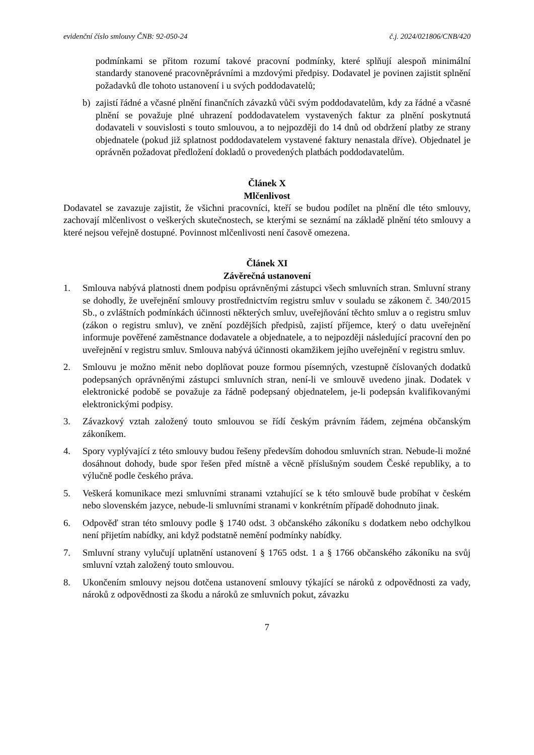evidenční číslo smlouvy ČNB: 92-050-24 č.j. 2024/021806/CNB/420
podmínkami se přitom rozumí takové pracovní podmínky, které splňují alespoň minimální standardy stanovené pracovněprávními a mzdovými předpisy. Dodavatel je povinen zajistit splnění požadavků dle tohoto ustanovení i u svých poddodavatelů;
b) zajistí řádné a včasné plnění finančních závazků vůči svým poddodavatelům, kdy za řádné a včasné plnění se považuje plné uhrazení poddodavatelem vystavených faktur za plnění poskytnutá dodavateli v souvislosti s touto smlouvou, a to nejpozději do 14 dnů od obdržení platby ze strany objednatele (pokud již splatnost poddodavatelem vystavené faktury nenastala dříve). Objednatel je oprávněn požadovat předložení dokladů o provedených platbách poddodavatelům.
Článek X
Mlčenlivost
Dodavatel se zavazuje zajistit, že všichni pracovníci, kteří se budou podílet na plnění dle této smlouvy, zachovají mlčenlivost o veškerých skutečnostech, se kterými se seznámí na základě plnění této smlouvy a které nejsou veřejně dostupné. Povinnost mlčenlivosti není časově omezena.
Článek XI
Závěrečná ustanovení
1. Smlouva nabývá platnosti dnem podpisu oprávněnými zástupci všech smluvních stran. Smluvní strany se dohodly, že uveřejnění smlouvy prostřednictvím registru smluv v souladu se zákonem č. 340/2015 Sb., o zvláštních podmínkách účinnosti některých smluv, uveřejňování těchto smluv a o registru smluv (zákon o registru smluv), ve znění pozdějších předpisů, zajistí příjemce, který o datu uveřejnění informuje pověřené zaměstnance dodavatele a objednatele, a to nejpozději následující pracovní den po uveřejnění v registru smluv. Smlouva nabývá účinnosti okamžikem jejího uveřejnění v registru smluv.
2. Smlouvu je možno měnit nebo doplňovat pouze formou písemných, vzestupně číslovaných dodatků podepsaných oprávněnými zástupci smluvních stran, není-li ve smlouvě uvedeno jinak. Dodatek v elektronické podobě se považuje za řádně podepsaný objednatelem, je-li podepsán kvalifikovanými elektronickými podpisy.
3. Závazkový vztah založený touto smlouvou se řídí českým právním řádem, zejména občanským zákoníkem.
4. Spory vyplývající z této smlouvy budou řešeny především dohodou smluvních stran. Nebude-li možné dosáhnout dohody, bude spor řešen před místně a věcně příslušným soudem České republiky, a to výlučně podle českého práva.
5. Veškerá komunikace mezi smluvními stranami vztahující se k této smlouvě bude probíhat v českém nebo slovenském jazyce, nebude-li smluvními stranami v konkrétním případě dohodnuto jinak.
6. Odpověď stran této smlouvy podle § 1740 odst. 3 občanského zákoníku s dodatkem nebo odchylkou není přijetím nabídky, ani když podstatně nemění podmínky nabídky.
7. Smluvní strany vylučují uplatnění ustanovení § 1765 odst. 1 a § 1766 občanského zákoníku na svůj smluvní vztah založený touto smlouvou.
8. Ukončením smlouvy nejsou dotčena ustanovení smlouvy týkající se nároků z odpovědnosti za vady, nároků z odpovědnosti za škodu a nároků ze smluvních pokut, závazku
7